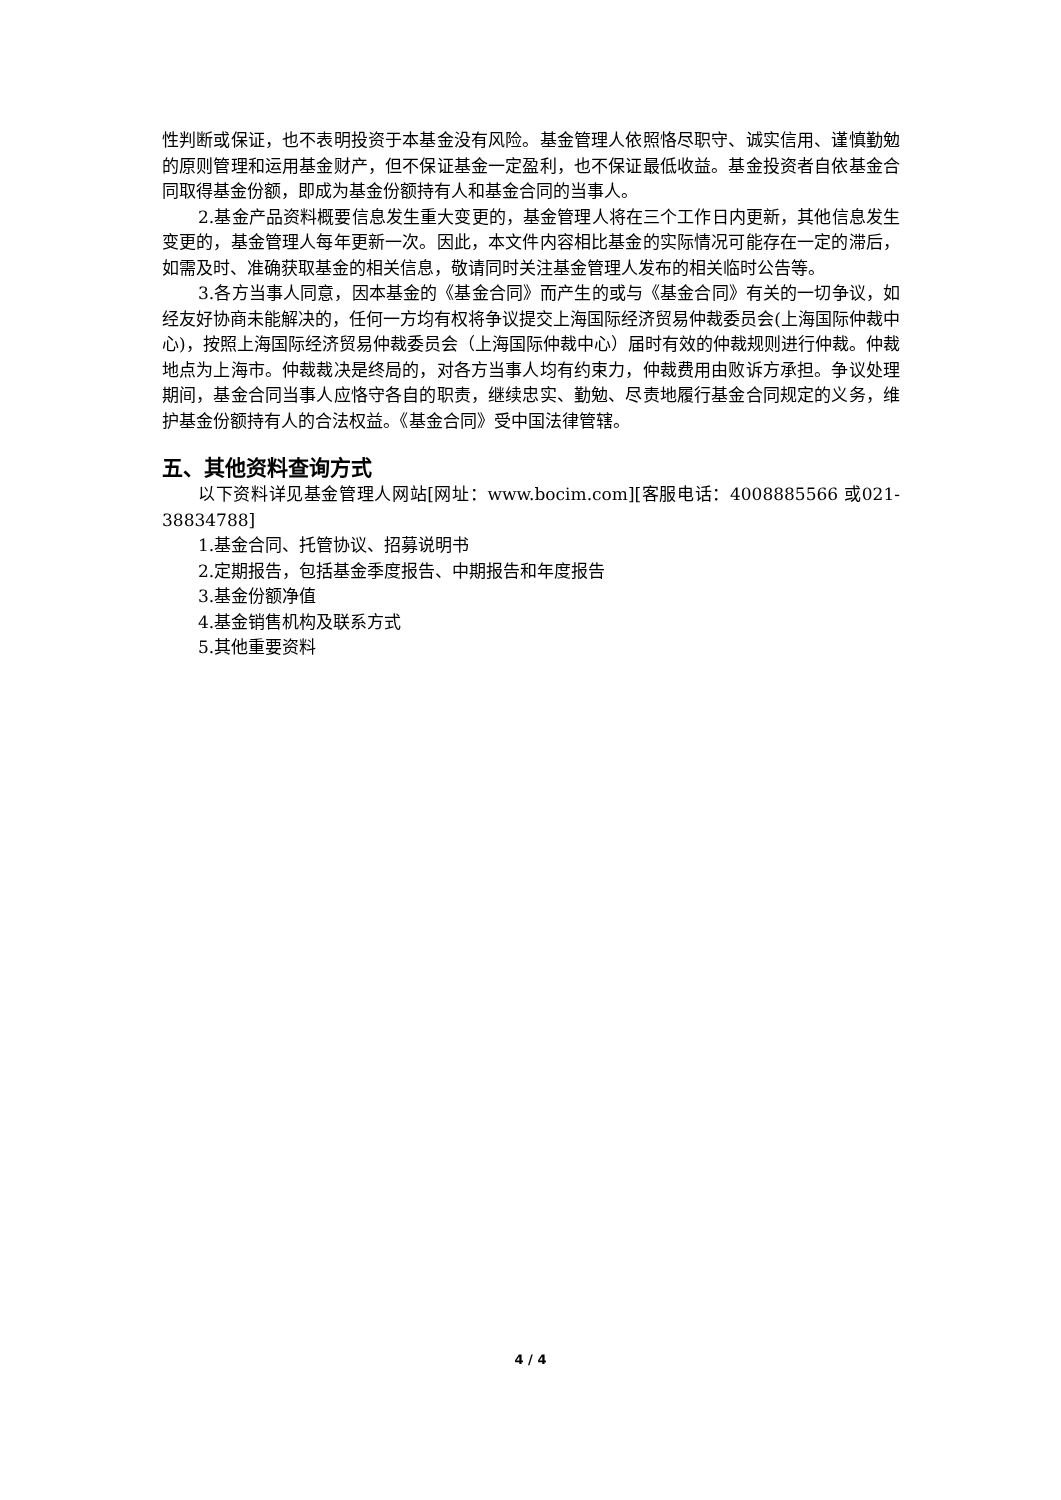性判断或保证，也不表明投资于本基金没有风险。基金管理人依照恪尽职守、诚实信用、谨慎勤勉的原则管理和运用基金财产，但不保证基金一定盈利，也不保证最低收益。基金投资者自依基金合同取得基金份额，即成为基金份额持有人和基金合同的当事人。
2.基金产品资料概要信息发生重大变更的，基金管理人将在三个工作日内更新，其他信息发生变更的，基金管理人每年更新一次。因此，本文件内容相比基金的实际情况可能存在一定的滞后，如需及时、准确获取基金的相关信息，敬请同时关注基金管理人发布的相关临时公告等。
3.各方当事人同意，因本基金的《基金合同》而产生的或与《基金合同》有关的一切争议，如经友好协商未能解决的，任何一方均有权将争议提交上海国际经济贸易仲裁委员会(上海国际仲裁中心)，按照上海国际经济贸易仲裁委员会（上海国际仲裁中心）届时有效的仲裁规则进行仲裁。仲裁地点为上海市。仲裁裁决是终局的，对各方当事人均有约束力，仲裁费用由败诉方承担。争议处理期间，基金合同当事人应恪守各自的职责，继续忠实、勤勉、尽责地履行基金合同规定的义务，维护基金份额持有人的合法权益。《基金合同》受中国法律管辖。
五、其他资料查询方式
以下资料详见基金管理人网站[网址：www.bocim.com][客服电话：4008885566 或021-38834788]
1.基金合同、托管协议、招募说明书
2.定期报告，包括基金季度报告、中期报告和年度报告
3.基金份额净值
4.基金销售机构及联系方式
5.其他重要资料
4 / 4